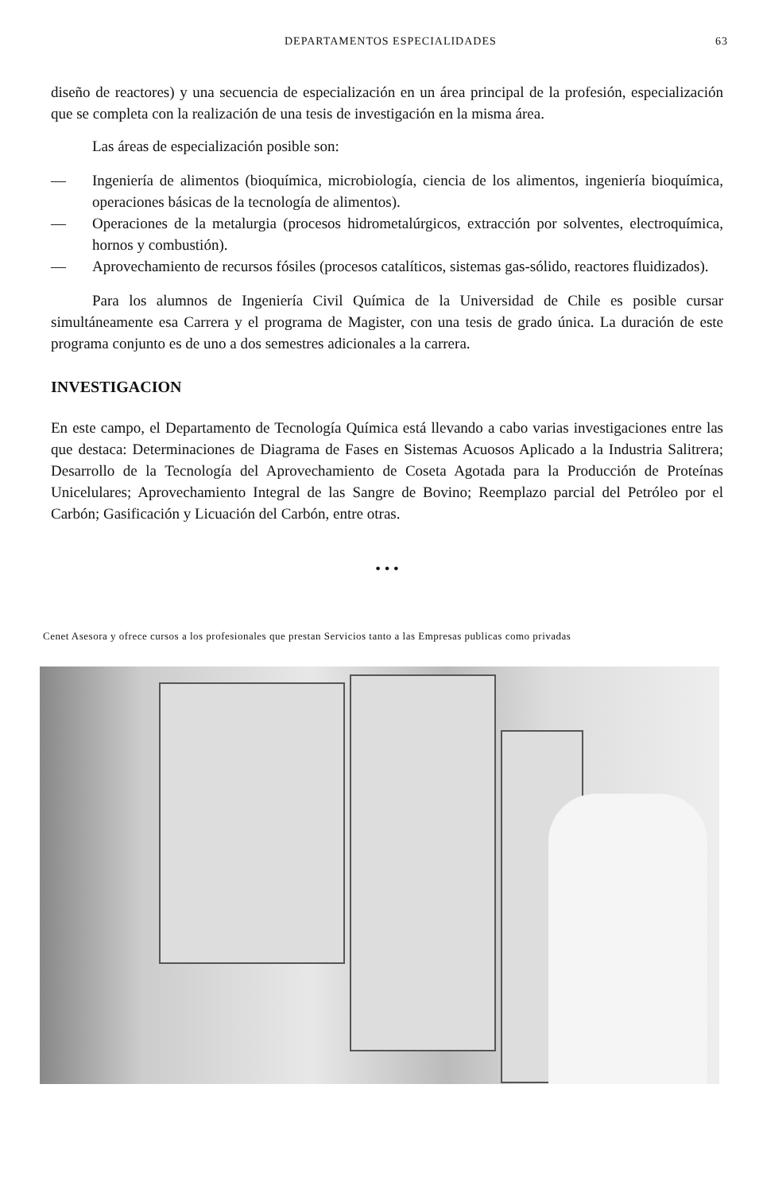DEPARTAMENTOS ESPECIALIDADES 63
diseño de reactores) y una secuencia de especialización en un área principal de la profesión, especialización que se completa con la realización de una tesis de investigación en la misma área.
Las áreas de especialización posible son:
— Ingeniería de alimentos (bioquímica, microbiología, ciencia de los alimentos, ingeniería bioquímica, operaciones básicas de la tecnología de alimentos).
— Operaciones de la metalurgia (procesos hidrometalúrgicos, extracción por solventes, electroquímica, hornos y combustión).
— Aprovechamiento de recursos fósiles (procesos catalíticos, sistemas gas-sólido, reactores fluidizados).
Para los alumnos de Ingeniería Civil Química de la Universidad de Chile es posible cursar simultáneamente esa Carrera y el programa de Magister, con una tesis de grado única. La duración de este programa conjunto es de uno a dos semestres adicionales a la carrera.
INVESTIGACION
En este campo, el Departamento de Tecnología Química está llevando a cabo varias investigaciones entre las que destaca: Determinaciones de Diagrama de Fases en Sistemas Acuosos Aplicado a la Industria Salitrera; Desarrollo de la Tecnología del Aprovechamiento de Coseta Agotada para la Producción de Proteínas Unicelulares; Aprovechamiento Integral de las Sangre de Bovino; Reemplazo parcial del Petróleo por el Carbón; Gasificación y Licuación del Carbón, entre otras.
• • •
Cenet Asesora y ofrece cursos a los profesionales que prestan Servicios tanto a las Empresas publicas como privadas